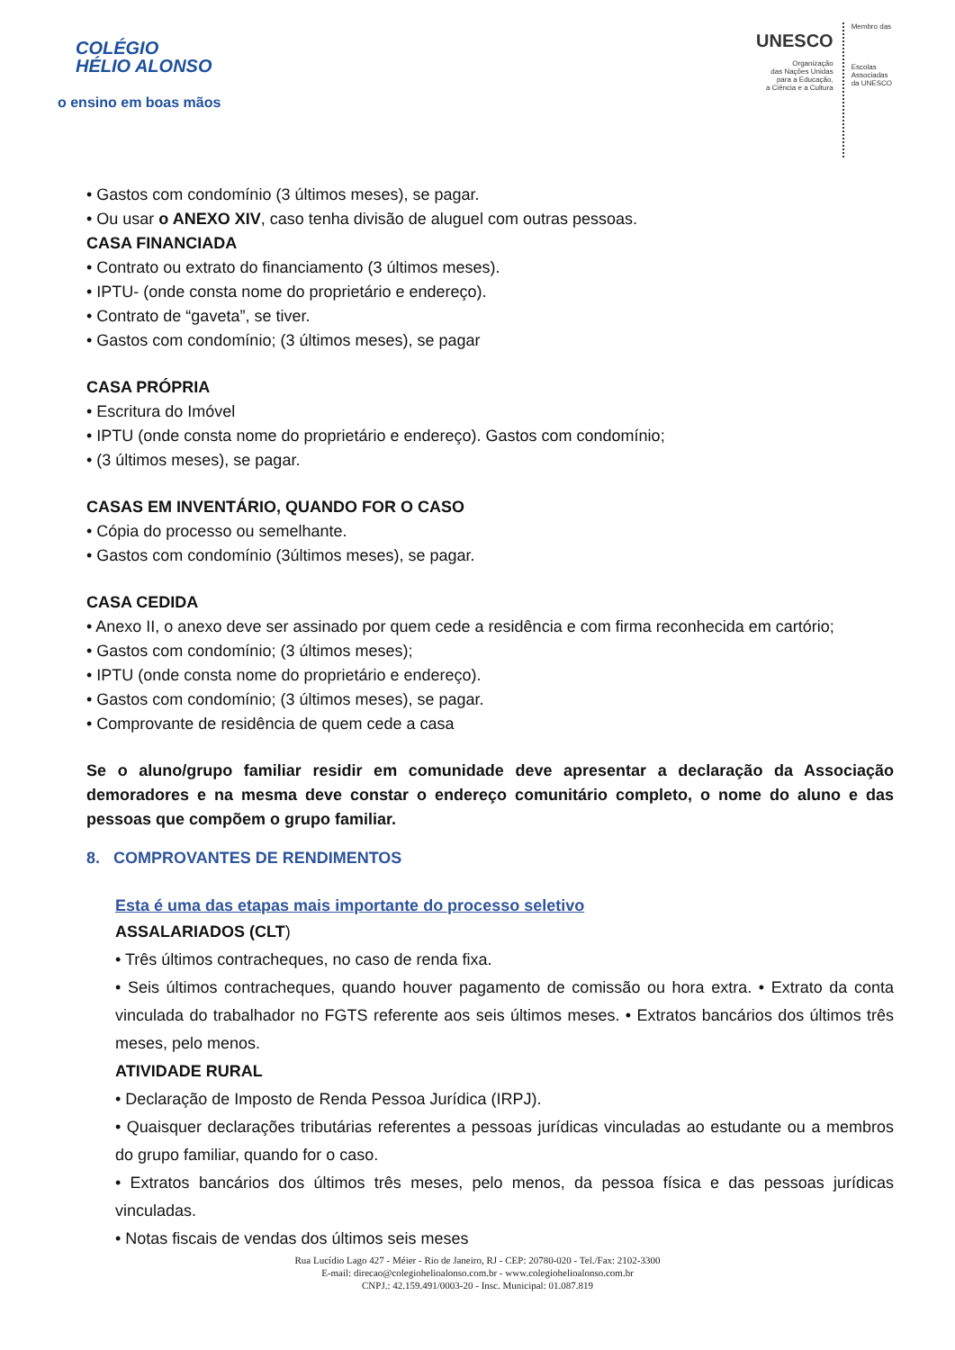COLÉGIO
HÉLIO ALONSO
o ensino em boas mãos
UNESCO
Organização
das Nações Unidas
para a Educação,
a Ciência e a Cultura
Membro das
Escolas
Associadas
da UNESCO
• Gastos com condomínio (3 últimos meses), se pagar.
• Ou usar o ANEXO XIV, caso tenha divisão de aluguel com outras pessoas.
CASA FINANCIADA
• Contrato ou extrato do financiamento (3 últimos meses).
• IPTU- (onde consta nome do proprietário e endereço).
• Contrato de “gaveta”, se tiver.
• Gastos com condomínio; (3 últimos meses), se pagar
CASA PRÓPRIA
• Escritura do Imóvel
• IPTU (onde consta nome do proprietário e endereço). Gastos com condomínio;
• (3 últimos meses), se pagar.
CASAS EM INVENTÁRIO, QUANDO FOR O CASO
• Cópia do processo ou semelhante.
• Gastos com condomínio (3últimos meses), se pagar.
CASA CEDIDA
• Anexo II, o anexo deve ser assinado por quem cede a residência e com firma reconhecida em cartório;
• Gastos com condomínio; (3 últimos meses);
• IPTU (onde consta nome do proprietário e endereço).
• Gastos com condomínio; (3 últimos meses), se pagar.
• Comprovante de residência de quem cede a casa
Se o aluno/grupo familiar residir em comunidade deve apresentar a declaração da Associação demoradores e na mesma deve constar o endereço comunitário completo, o nome do aluno e das pessoas que compõem o grupo familiar.
8. COMPROVANTES DE RENDIMENTOS
Esta é uma das etapas mais importante do processo seletivo
ASSALARIADOS (CLT)
• Três últimos contracheques, no caso de renda fixa.
• Seis últimos contracheques, quando houver pagamento de comissão ou hora extra. • Extrato da conta vinculada do trabalhador no FGTS referente aos seis últimos meses. • Extratos bancários dos últimos três meses, pelo menos.
ATIVIDADE RURAL
• Declaração de Imposto de Renda Pessoa Jurídica (IRPJ).
• Quaisquer declarações tributárias referentes a pessoas jurídicas vinculadas ao estudante ou a membros do grupo familiar, quando for o caso.
• Extratos bancários dos últimos três meses, pelo menos, da pessoa física e das pessoas jurídicas vinculadas.
• Notas fiscais de vendas dos últimos seis meses
Rua Lucídio Lago 427 - Méier - Rio de Janeiro, RJ - CEP: 20780-020 - Tel./Fax: 2102-3300
E-mail: direcao@colegiohelioalonso.com.br - www.colegiohelioalonso.com.br
CNPJ.: 42.159.491/0003-20 - Insc. Municipal: 01.087.819